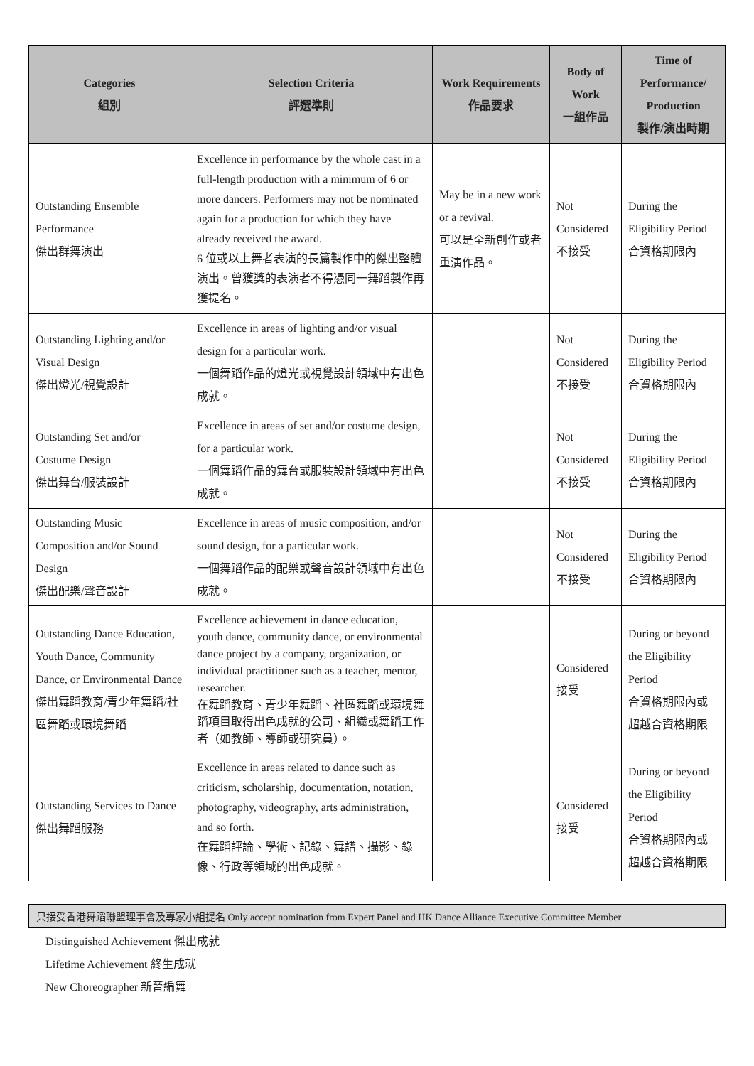| Categories 組別 | Selection Criteria 評選準則 | Work Requirements 作品要求 | Body of Work 一組作品 | Time of Performance/ Production 製作/演出時期 |
| --- | --- | --- | --- | --- |
| Outstanding Ensemble Performance 傑出群舞演出 | Excellence in performance by the whole cast in a full-length production with a minimum of 6 or more dancers. Performers may not be nominated again for a production for which they have already received the award. 6 位或以上舞者表演的長篇製作中的傑出整體演出。曾獲獎的表演者不得憑同一舞蹈製作再獲提名。 | May be in a new work or a revival. 可以是全新創作或者重演作品。 | Not Considered 不接受 | During the Eligibility Period 合資格期限內 |
| Outstanding Lighting and/or Visual Design 傑出燈光/視覺設計 | Excellence in areas of lighting and/or visual design for a particular work. 一個舞蹈作品的燈光或視覺設計領域中有出色成就。 | | Not Considered 不接受 | During the Eligibility Period 合資格期限內 |
| Outstanding Set and/or Costume Design 傑出舞台/服裝設計 | Excellence in areas of set and/or costume design, for a particular work. 一個舞蹈作品的舞台或服裝設計領域中有出色成就。 | | Not Considered 不接受 | During the Eligibility Period 合資格期限內 |
| Outstanding Music Composition and/or Sound Design 傑出配樂/聲音設計 | Excellence in areas of music composition, and/or sound design, for a particular work. 一個舞蹈作品的配樂或聲音設計領域中有出色成就。 | | Not Considered 不接受 | During the Eligibility Period 合資格期限內 |
| Outstanding Dance Education, Youth Dance, Community Dance, or Environmental Dance 傑出舞蹈教育/青少年舞蹈/社區舞蹈或環境舞蹈 | Excellence achievement in dance education, youth dance, community dance, or environmental dance project by a company, organization, or individual practitioner such as a teacher, mentor, researcher. 在舞蹈教育、青少年舞蹈、社區舞蹈或環境舞蹈項目取得出色成就的公司、組織或舞蹈工作者（如教師、導師或研究員）。 | | Considered 接受 | During or beyond the Eligibility Period 合資格期限內或超越合資格期限 |
| Outstanding Services to Dance 傑出舞蹈服務 | Excellence in areas related to dance such as criticism, scholarship, documentation, notation, photography, videography, arts administration, and so forth. 在舞蹈評論、學術、記錄、舞譜、攝影、錄像、行政等領域的出色成就。 | | Considered 接受 | During or beyond the Eligibility Period 合資格期限內或超越合資格期限 |
只接受香港舞蹈聯盟理事會及專家小組提名 Only accept nomination from Expert Panel and HK Dance Alliance Executive Committee Member
Distinguished Achievement 傑出成就
Lifetime Achievement 終生成就
New Choreographer 新晉編舞